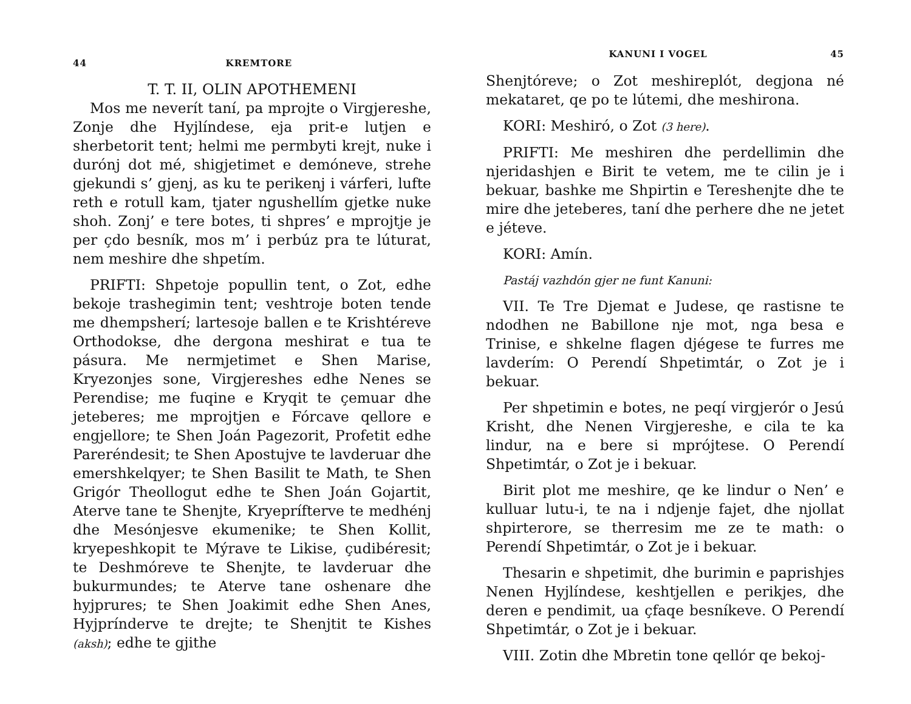44 KREMTORE
T. T. II, OLIN APOTHEMENI
Mos me neverít taní, pa mprojte o Virgjereshe, Zonje dhe Hyjlíndese, eja prit-e lutjen e sherbetorit tent; helmi me permbyti krejt, nuke i durónj dot mé, shigjetimet e demóneve, strehe gjekundi s’ gjenj, as ku te perikenj i várferi, lufte reth e rotull kam, tjater ngushellím gjetke nuke shoh. Zonj’ e tere botes, ti shpres’ e mprojtje je per çdo besník, mos m’ i perbúz pra te lúturat, nem meshire dhe shpetím.
PRIFTI: Shpetoje popullin tent, o Zot, edhe bekoje trashegimin tent; veshtroje boten tende me dhempsherí; lartesoje ballen e te Krishtéreve Orthodokse, dhe dergona meshirat e tua te pásura. Me nermjetimet e Shen Marise, Kryezonjes sone, Virgjereshes edhe Nenes se Perendise; me fuqine e Kryqit te çemuar dhe jeteberes; me mprojtjen e Fórcave qellore e engjellore; te Shen Joán Pagezorit, Profetit edhe Pareréndesit; te Shen Apostujve te lavderuar dhe emershkelqyer; te Shen Basilit te Math, te Shen Grigór Theollogut edhe te Shen Joán Gojartit, Aterve tane te Shenjte, Kryeprífterve te medhénj dhe Mesónjesve ekumenike; te Shen Kollit, kryepeshkopit te Mýrave te Likise, çudibéresit; te Deshmóreve te Shenjte, te lavderuar dhe bukurmundes; te Aterve tane oshenare dhe hyjprures; te Shen Joakimit edhe Shen Anes, Hyjprínderve te drejte; te Shenjtit te Kishes (aksh); edhe te gjithe
KANUNI I VOGEL 45
Shenjtóreve; o Zot meshireplót, degjona né mekataret, qe po te lútemi, dhe meshirona.
KORI: Meshiró, o Zot (3 here).
PRIFTI: Me meshiren dhe perdellimin dhe njeridashjen e Birit te vetem, me te cilin je i bekuar, bashke me Shpirtin e Tereshenjte dhe te mire dhe jeteberes, taní dhe perhere dhe ne jetet e jéteve.
KORI: Amín.
Pastáj vazhdón gjer ne funt Kanuni:
VII. Te Tre Djemat e Judese, qe rastisne te ndodhen ne Babillone nje mot, nga besa e Trinise, e shkelne flagen djégese te furres me lavderím: O Perendí Shpetimtár, o Zot je i bekuar.
Per shpetimin e botes, ne peqí virgjerór o Jesú Krisht, dhe Nenen Virgjereshe, e cila te ka lindur, na e bere si mprójtese. O Perendí Shpetimtár, o Zot je i bekuar.
Birit plot me meshire, qe ke lindur o Nen’ e kulluar lutu-i, te na i ndjenje fajet, dhe njollat shpirterore, se therresim me ze te math: o Perendí Shpetimtár, o Zot je i bekuar.
Thesarin e shpetimit, dhe burimin e paprishjes Nenen Hyjlíndese, keshtjellen e perikjes, dhe deren e pendimit, ua çfaqe besníkeve. O Perendí Shpetimtár, o Zot je i bekuar.
VIII. Zotin dhe Mbretin tone qellór qe bekoj-